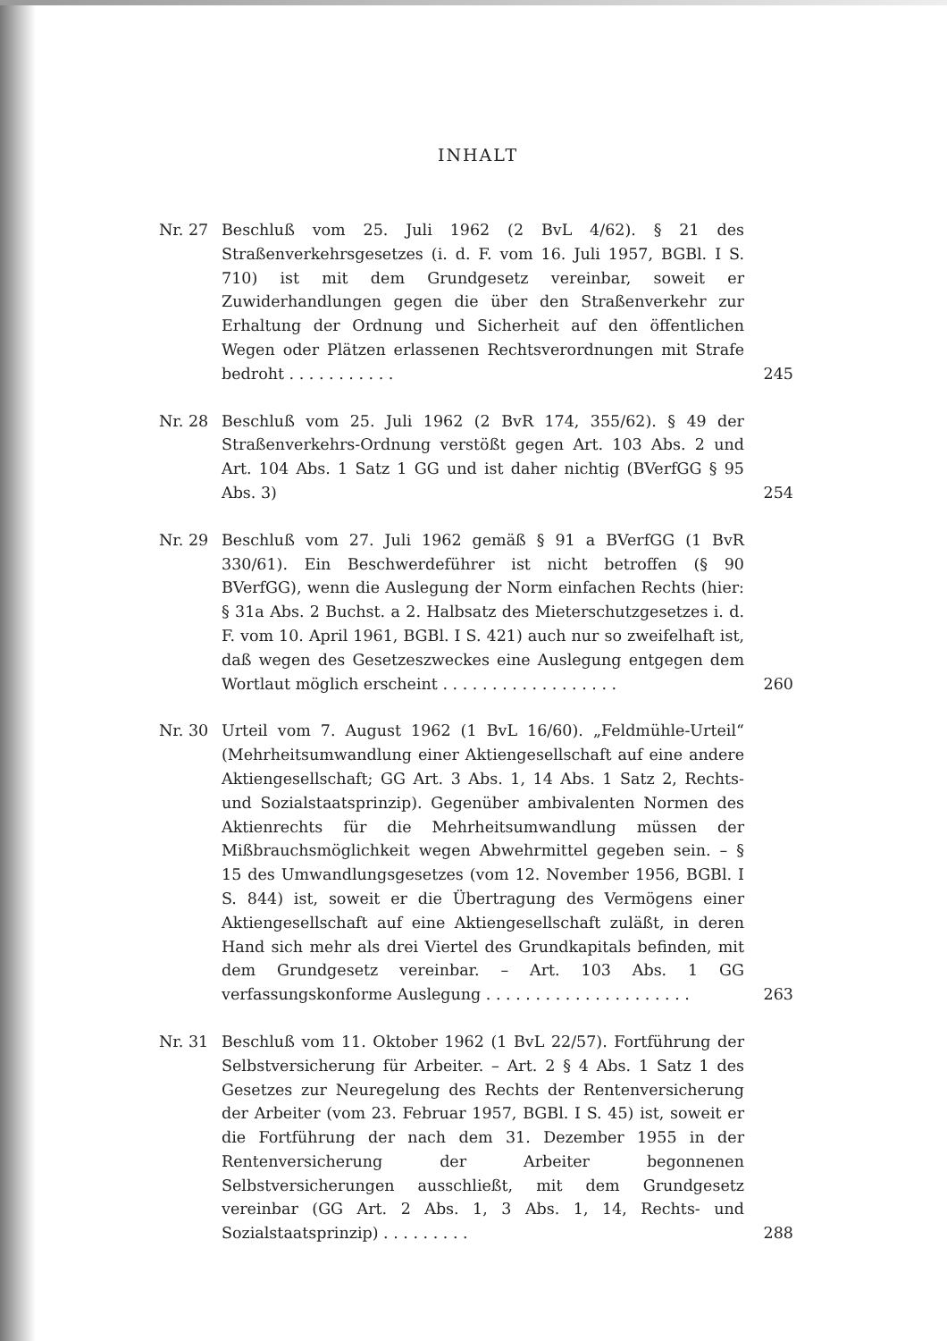INHALT
Nr. 27 Beschluß vom 25. Juli 1962 (2 BvL 4/62). § 21 des Straßenverkehrsgesetzes (i. d. F. vom 16. Juli 1957, BGBl. I S. 710) ist mit dem Grundgesetz vereinbar, soweit er Zuwiderhandlungen gegen die über den Straßenverkehr zur Erhaltung der Ordnung und Sicherheit auf den öffentlichen Wegen oder Plätzen erlassenen Rechtsverordnungen mit Strafe bedroht . . . . . . . . . . .
245
Nr. 28 Beschluß vom 25. Juli 1962 (2 BvR 174, 355/62). § 49 der Straßenverkehrs-Ordnung verstößt gegen Art. 103 Abs. 2 und Art. 104 Abs. 1 Satz 1 GG und ist daher nichtig (BVerfGG § 95 Abs. 3)
254
Nr. 29 Beschluß vom 27. Juli 1962 gemäß § 91 a BVerfGG (1 BvR 330/61). Ein Beschwerdeführer ist nicht betroffen (§ 90 BVerfGG), wenn die Auslegung der Norm einfachen Rechts (hier: § 31a Abs. 2 Buchst. a 2. Halbsatz des Mieterschutzgesetzes i. d. F. vom 10. April 1961, BGBl. I S. 421) auch nur so zweifelhaft ist, daß wegen des Gesetzeszweckes eine Auslegung entgegen dem Wortlaut möglich erscheint . . . . . . . . . . . . . . . . . .
260
Nr. 30 Urteil vom 7. August 1962 (1 BvL 16/60). „Feldmühle-Urteil“ (Mehrheitsumwandlung einer Aktiengesellschaft auf eine andere Aktiengesellschaft; GG Art. 3 Abs. 1, 14 Abs. 1 Satz 2, Rechts- und Sozialstaatsprinzip). Gegenüber ambivalenten Normen des Aktienrechts für die Mehrheitsumwandlung müssen der Mißbrauchsmöglichkeit wegen Abwehrmittel gegeben sein. – § 15 des Umwandlungsgesetzes (vom 12. November 1956, BGBl. I S. 844) ist, soweit er die Übertragung des Vermögens einer Aktiengesellschaft auf eine Aktiengesellschaft zuläßt, in deren Hand sich mehr als drei Viertel des Grundkapitals befinden, mit dem Grundgesetz vereinbar. – Art. 103 Abs. 1 GG verfassungskonforme Auslegung . . . . . . . . . . . . . . . . . . . . .
263
Nr. 31 Beschluß vom 11. Oktober 1962 (1 BvL 22/57). Fortführung der Selbstversicherung für Arbeiter. – Art. 2 § 4 Abs. 1 Satz 1 des Gesetzes zur Neuregelung des Rechts der Rentenversicherung der Arbeiter (vom 23. Februar 1957, BGBl. I S. 45) ist, soweit er die Fortführung der nach dem 31. Dezember 1955 in der Rentenversicherung der Arbeiter begonnenen Selbstversicherungen ausschließt, mit dem Grundgesetz vereinbar (GG Art. 2 Abs. 1, 3 Abs. 1, 14, Rechts- und Sozialstaatsprinzip) . . . . . . . . .
288